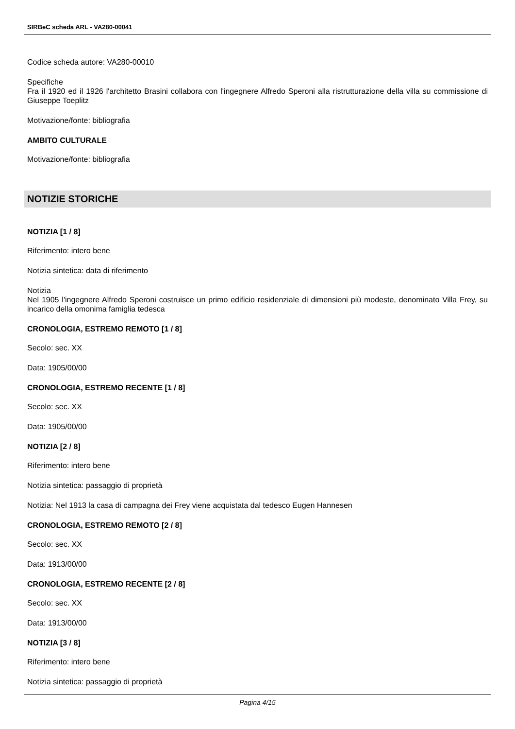SIRBeC scheda ARL - VA280-00041
Codice scheda autore: VA280-00010
Specifiche
Fra il 1920 ed il 1926 l'architetto Brasini collabora con l'ingegnere Alfredo Speroni alla ristrutturazione della villa su commissione di Giuseppe Toeplitz
Motivazione/fonte: bibliografia
AMBITO CULTURALE
Motivazione/fonte: bibliografia
NOTIZIE STORICHE
NOTIZIA [1 / 8]
Riferimento: intero bene
Notizia sintetica: data di riferimento
Notizia
Nel 1905 l'ingegnere Alfredo Speroni costruisce un primo edificio residenziale di dimensioni più modeste, denominato Villa Frey, su incarico della omonima famiglia tedesca
CRONOLOGIA, ESTREMO REMOTO [1 / 8]
Secolo: sec. XX
Data: 1905/00/00
CRONOLOGIA, ESTREMO RECENTE [1 / 8]
Secolo: sec. XX
Data: 1905/00/00
NOTIZIA [2 / 8]
Riferimento: intero bene
Notizia sintetica: passaggio di proprietà
Notizia: Nel 1913 la casa di campagna dei Frey viene acquistata dal tedesco Eugen Hannesen
CRONOLOGIA, ESTREMO REMOTO [2 / 8]
Secolo: sec. XX
Data: 1913/00/00
CRONOLOGIA, ESTREMO RECENTE [2 / 8]
Secolo: sec. XX
Data: 1913/00/00
NOTIZIA [3 / 8]
Riferimento: intero bene
Notizia sintetica: passaggio di proprietà
Pagina 4/15